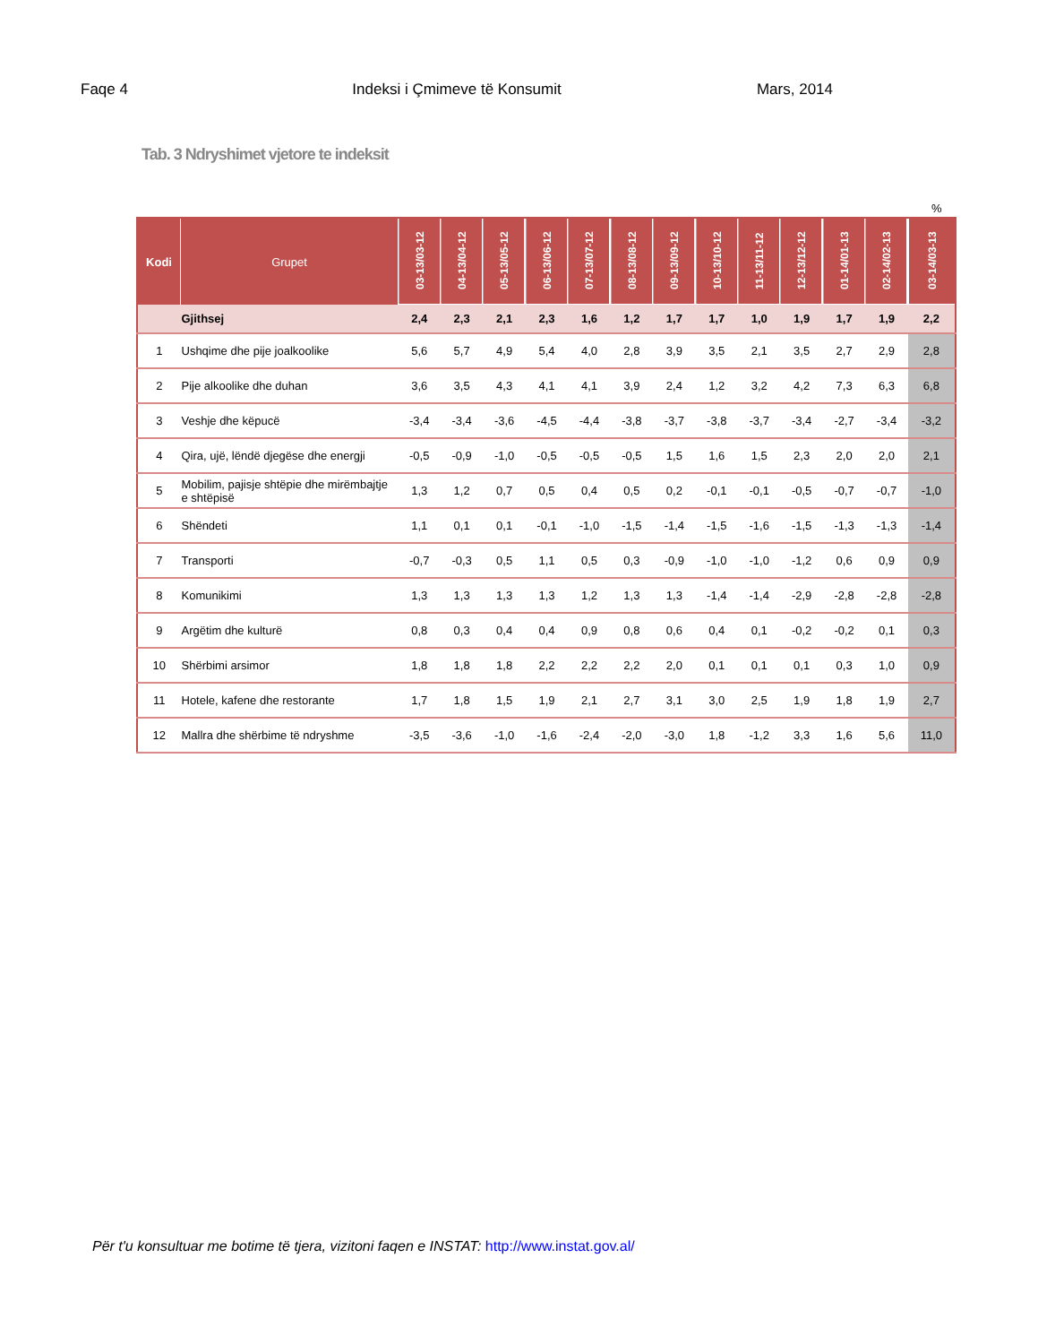Faqe 4 Indeksi i Çmimeve të Konsumit Mars, 2014
Tab. 3 Ndryshimet vjetore te indeksit
%
| Kodi | Grupet | 03-13/03-12 | 04-13/04-12 | 05-13/05-12 | 06-13/06-12 | 07-13/07-12 | 08-13/08-12 | 09-13/09-12 | 10-13/10-12 | 11-13/11-12 | 12-13/12-12 | 01-14/01-13 | 02-14/02-13 | 03-14/03-13 |
| --- | --- | --- | --- | --- | --- | --- | --- | --- | --- | --- | --- | --- | --- | --- |
| | Gjithsej | 2,4 | 2,3 | 2,1 | 2,3 | 1,6 | 1,2 | 1,7 | 1,7 | 1,0 | 1,9 | 1,7 | 1,9 | 2,2 |
| 1 | Ushqime dhe pije joalkoolike | 5,6 | 5,7 | 4,9 | 5,4 | 4,0 | 2,8 | 3,9 | 3,5 | 2,1 | 3,5 | 2,7 | 2,9 | 2,8 |
| 2 | Pije alkoolike dhe duhan | 3,6 | 3,5 | 4,3 | 4,1 | 4,1 | 3,9 | 2,4 | 1,2 | 3,2 | 4,2 | 7,3 | 6,3 | 6,8 |
| 3 | Veshje dhe këpucë | -3,4 | -3,4 | -3,6 | -4,5 | -4,4 | -3,8 | -3,7 | -3,8 | -3,7 | -3,4 | -2,7 | -3,4 | -3,2 |
| 4 | Qira, ujë, lëndë djegëse dhe energji | -0,5 | -0,9 | -1,0 | -0,5 | -0,5 | -0,5 | 1,5 | 1,6 | 1,5 | 2,3 | 2,0 | 2,0 | 2,1 |
| 5 | Mobilim, pajisje shtëpie dhe mirëmbajtje e shtëpisë | 1,3 | 1,2 | 0,7 | 0,5 | 0,4 | 0,5 | 0,2 | -0,1 | -0,1 | -0,5 | -0,7 | -0,7 | -1,0 |
| 6 | Shëndeti | 1,1 | 0,1 | 0,1 | -0,1 | -1,0 | -1,5 | -1,4 | -1,5 | -1,6 | -1,5 | -1,3 | -1,3 | -1,4 |
| 7 | Transporti | -0,7 | -0,3 | 0,5 | 1,1 | 0,5 | 0,3 | -0,9 | -1,0 | -1,0 | -1,2 | 0,6 | 0,9 | 0,9 |
| 8 | Komunikimi | 1,3 | 1,3 | 1,3 | 1,3 | 1,2 | 1,3 | 1,3 | -1,4 | -1,4 | -2,9 | -2,8 | -2,8 | -2,8 |
| 9 | Argëtim dhe kulturë | 0,8 | 0,3 | 0,4 | 0,4 | 0,9 | 0,8 | 0,6 | 0,4 | 0,1 | -0,2 | -0,2 | 0,1 | 0,3 |
| 10 | Shërbimi arsimor | 1,8 | 1,8 | 1,8 | 2,2 | 2,2 | 2,2 | 2,0 | 0,1 | 0,1 | 0,1 | 0,3 | 1,0 | 0,9 |
| 11 | Hotele, kafene dhe restorante | 1,7 | 1,8 | 1,5 | 1,9 | 2,1 | 2,7 | 3,1 | 3,0 | 2,5 | 1,9 | 1,8 | 1,9 | 2,7 |
| 12 | Mallra dhe shërbime të ndryshme | -3,5 | -3,6 | -1,0 | -1,6 | -2,4 | -2,0 | -3,0 | 1,8 | -1,2 | 3,3 | 1,6 | 5,6 | 11,0 |
Për t'u konsultuar me botime të tjera, vizitoni faqen e INSTAT: http://www.instat.gov.al/